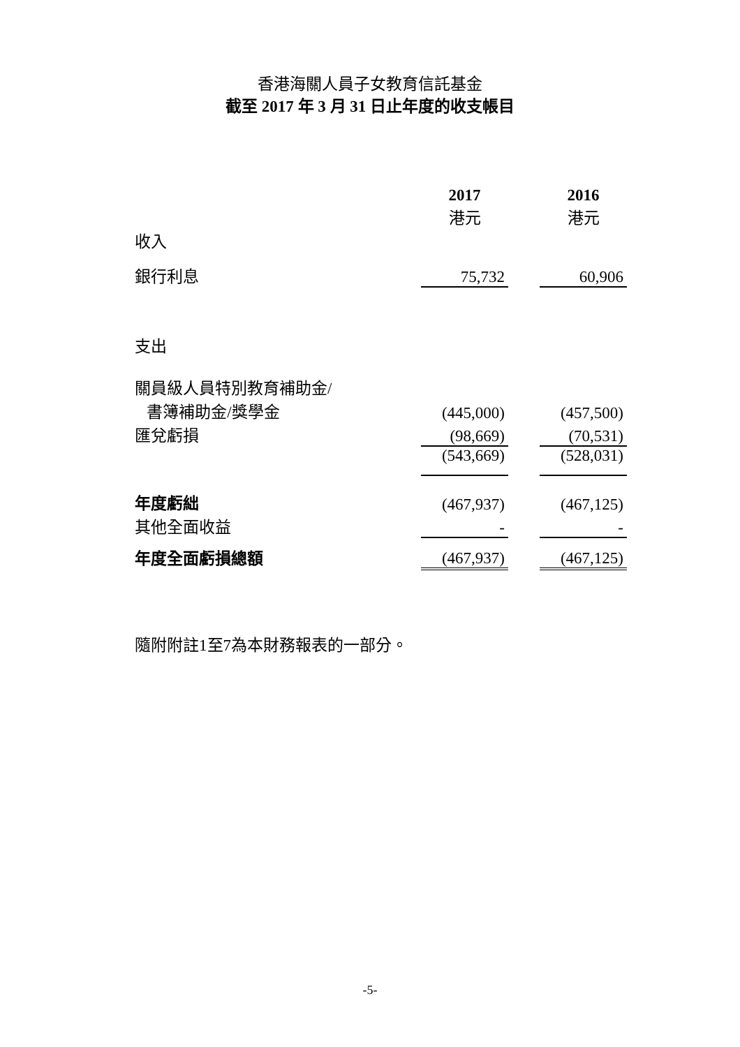香港海關人員子女教育信託基金
截至 2017 年 3 月 31 日止年度的收支帳目
| | 2017 | | 2016 |
| | 港元 | | 港元 |
| 收入 | | | |
| 銀行利息 | 75,732 | | 60,906 |
| 支出 | | | |
| 關員級人員特別教育補助金/ | | | |
| 書簿補助金/獎學金 | (445,000) | | (457,500) |
| 匯兌虧損 | (98,669) | | (70,531) |
| | (543,669) | | (528,031) |
| 年度虧絀 | (467,937) | | (467,125) |
| 其他全面收益 | - | | - |
| 年度全面虧損總額 | (467,937) | | (467,125) |
隨附附註1至7為本財務報表的一部分。
-5-